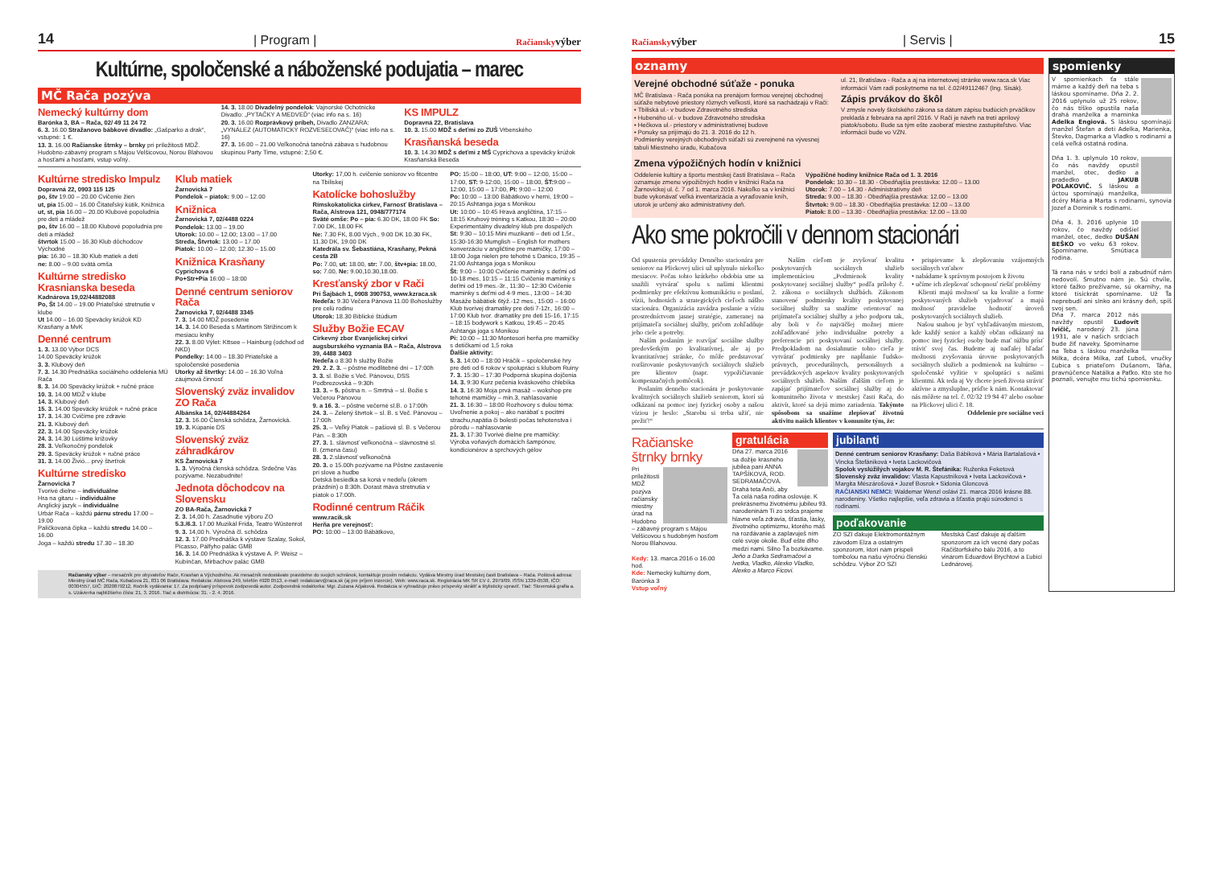14 | Program | Račianskyvýber
Kultúrne, spoločenské a náboženské podujatia – marec
MČ Rača pozýva
Nemecký kultúrny dom
Barónka 3, BA – Rača, 02/ 49 11 24 72
6. 3. 16.00 Stražanovo bábkové divadlo: „Gašparko a drak“, vstupné: 1 €.
13. 3. 16.00 Račianske štrnky – brnky pri príležitosti MDŽ. Hudobno-zábavný program s Májou Velšicovou, Norou Blahovou a hosťami a hosťami, vstup voľný.
14. 3. 18.00 Divadelný pondelok: Vajnorské Ochotnícke Divadlo: „PYTAČKY A MEDVEĎ“ (viac info na s. 16)
20. 3. 16.00 Rozprávkový príbeh, Divadlo ZANZARA: „VYNÁLEZ (AUTOMATICKÝ ROZVESEĽOVAČ)“ (viac info na s. 16)
27. 3. 16.00 – 21.00 Veľkonočná tanečná zábava s hudobnou skupinou Party Time, vstupné: 2,50 €.
KS IMPULZ
Dopravná 22, Bratislava
10. 3. 15.00 MDŽ s deťmi zo ZUŠ Vrbenského
Krasňanská beseda
10. 3. 14.30 MDŽ s deťmi z MŠ Cyprichova a speväcky krúžok Krasňanská Beseda
Kultúrne stredisko Impulz
Dopravná 22, 0903 115 125
po, štv 19.00 – 20.00 Cvičenie žien
ut, pia 15.00 – 16.00 Čitateľský kútik, Knižnica
ut, st, pia 16.00 – 20.00 Klubové popoludnia pre deti a mládež
po, štv 16.00 – 18.00 Klubové popoludnia pre deti a mládež
štvrtok 15.00 – 16.30 Klub dôchodcov Východné
pia: 16.30 – 18.30 Klub matiek a detí
ne: 8.00 – 9.00 svätá omša
Kultúrne stredisko Krasnianska beseda
Kadnárova 19,02/44882088
Po, Št 14.00 – 19.00 Priateľské stretnutie v klube
Ut 14.00 – 16.00 Speväcky krúžok KD Krasňany a MvK
Denné centrum
1. 3. 13.00 Výbor DCS
14.00 Speväcky krúžok
3. 3. Klubový deň
7. 3. 14.30 Prednáška sociálneho oddelenia MÚ Rača
8. 3. 14.00 Speväcky krúžok + ručné práce
10. 3. 14.00 MDŽ v klube
14. 3. Klubový deň
15. 3. 14.00 Speväcky krúžok + ručné práce
17. 3. 14.30 Cvičíme pre zdravie
21. 3. Klubový deň
22. 3. 14.00 Speväcky krúžok
24. 3. 14.30 Lúštime krížovky
28. 3. Veľkonočný pondelok
29. 3. Speväcky krúžok + ručné práce
31. 3. 14.00 Živió... prvý štvrťrok
Kultúrne stredisko
Žarnovická 7
Tvorivé dielne – individuálne
Hra na gitaru – individuálne
Anglický jazyk – individuálne
Urbár Rača – každú párnu stredu 17.00 – 19.00
Paličkovaná čipka – každú stredu 14.00 – 16.00
Joga – každú stredu 17.30 – 18.30
Klub matiek
Žarnovická 7
Pondelok – piatok: 9.00 – 12.00
Knižnica
Žarnovická 7, 02/4488 0224
Pondelok: 13.00 – 19.00
Utorok: 10.00 – 12.00; 13.00 – 17.00
Streda, Štvrtok: 13.00 – 17.00
Piatok: 10.00 – 12.00; 12.30 – 15.00
Knižnica Krasňany
Cyprichova 6
Po+Str+Pia 16:00 – 18:00
Denné centrum seniorov Rača
Žarnovická 7, 02/4488 3345
7. 3. 14.00 MDŽ posedenie
14. 3. 14.00 Beseda s Martinom Strižincom k mesiacu knihy
22. 3. 8.00 Výlet: Kttsee – Hainburg (odchod od NKD)
Pondelky: 14.00 – 18.30 Priateľské a spoločenské posedenia
Utorky až štvrtky: 14.00 – 16.30 Voľná záujmová činnosť
Slovenský zväz invalidov ZO Rača
Albánska 14, 02/44884264
12. 3. 16.00 Členská schôdza, Žarnovická.
19. 3. Kúpanie DS
Slovenský zväz záhradkárov
KS Žarnovická 7
1. 3. Výročná členská schôdza. Srdečne Vás pozývame. Nezabudnite!
Jednota dôchodcov na Slovensku
ZO BA-Rača, Žarnovická 7
2. 3. 14,00 h. Zasadnutie výboru ZO
5.3./6.3. 17.00 Muzikál Frida, Teatro Wüstenrot
9. 3. 14,00 h. Výročná čl. schôdza
12. 3. 17.00 Prednáška k výstave Szalay, Sokol, Picasso, Pálfyho palác GMB
16. 3. 14.00 Prednáška k výstave A. P. Weisz – Kubínčan, Mirbachov palác GMB
Utorky: 17,00 h. cvičenie seniorov vo fitcentre na Tbiliskej
Katolícke bohoslužby
Rímskokatolícka cirkev, Farnosť Bratislava – Rača, Alstrova 121, 0948/777174
Sväté omše: Po – pia: 6.30 DK, 18.00 FK So: 7.00 DK, 18.00 FK
Ne: 7.30 FK, 8.00 Vých., 9.00 DK 10.30 FK, 11.30 DK, 19.00 DK
Katedrála sv. Šebastiána, Krasňany, Pekná cesta 2B
Po: 7.00, ut: 18.00, str: 7.00, štv+pia: 18.00, so: 7.00, Ne: 9.00,10.30,18.00.
Kresťanský zbor v Rači
Pri Šajbách 1, 0908 390753, www.kzraca.sk
Nedeľa: 9.30 Večera Pánova 11.00 Bohoslužby pre celú rodinu
Utorok: 18.30 Biblické štúdium
Služby Božie ECAV
Cirkevný zbor Evanjelickej cirkvi augsburského vyznania BA – Rača, Alstrova 39, 4488 3403
Nedeľa o 8:30 h služby Božie
29. 2. 2. 3. – pôstne modlitebné dni – 17:00h
3. 3. sl. Božie s Več. Pánovou, DSS Podbrezovská – 9:30h
13. 3. – 5. pôstna n. – Smrtná – sl. Božie s Večerou Pánovou
9. a 16. 3. – pôstne večerné sl.B. o 17:00h
24. 3. – Zelený štvrtok – sl. B. s Več. Pánovou – 17:00h
25. 3. – Veľký Piatok – pašiové sl. B. s Večerou Pán. – 8:30h
27. 3. 1. slávnosť veľkonočná – slávnostné sl. B. (zmena času)
28. 3. 2.slávnosť veľkonočná
20. 3. o 15.00h pozývame na Pôstne zastavenie pri slove a hudbe
Detská besiedka sa koná v nedeľu (okrem prázdnin) o 8:30h. Dorast máva stretnutia v piatok o 17:00h.
Rodinné centrum Ráčik
www.racik.sk
Herňa pre verejnosť:
PO: 10:00 – 13:00 Bábätkovo,
PO: 15:00 – 18:00, UT: 9:00 – 12:00, 15:00 – 17:00, ST: 9-12:00, 15:00 – 18:00, ŠT: 9:00 – 12:00, 15:00 – 17:00, PI: 9:00 – 12:00
Po: 10:00 – 13:00 Bábätkovo v herni, 19:00 – 20:15 Ashtanga joga s Monikou
Ut: 10:00 – 10:45 Hravá angličtina, 17:15 – 18:15 Kruhový tréning s Katkou, 18:30 – 20:00 Experimentálny divadelný klub pre dospelých
St: 9:30 – 10:15 Mini muzikanti – deti od 1,5r., 15:30-16:30 Mumglish – English for mothers konverzáciu v angličtine pre mamičky, 17:00 – 18:00 Joga nielen pre tehotné s Danico, 19:35 – 21:00 Ashtanga joga s Monikou
Št: 9:00 – 10:00 Cvičenie maminky s deťmi od 10-18 mes, 10:15 – 11:15 Cvičenie maminky s deťmi od 19 mes.-3r., 11:30 – 12:30 Cvičenie maminky s deťmi od 4-9 mes., 13:00 – 14:30 Masáže bábätiek 6týž.-12 mes., 15:00 – 16:00 Klub tvorivej dramatiky pre deti 7-12r., 16:00 – 17:00 Klub tvor. dramatiky pre deti 15-16, 17:15 – 18:15 bodywork s Katkou, 19:45 – 20:45 Ashtanga joga s Monikou
Pi: 10:00 – 11:30 Montesori herňa pre mamičky s detičkami od 1,5 roka
Ďalšie aktivity:
5. 3. 14:00 – 18:00 Hráčik – spoločenské hry pre deti od 6 rokov v spolupráci s klubom Ruiny
7. 3. 15:30 – 17:30 Podporná skupina dojčenia
14. 3. 9:30 Kurz pečenia kváskového chlebíka
14. 3. 16:30 Moja prvá masáž – wokshop pre tehotné mamičky – min.3, nahlasovanie
21. 3. 16:30 – 18:00 Rozhovory s dulou téma: Uvoľnenie a pokoj – ako narábať s pocitmi strachu,napätia či bolesti počas tehotenstva i pôrodu – nahlasovanie
21. 3. 17:30 Tvorivé dielne pre mamičky: Výroba voňavých domácich šampónov, kondicionérov a sprchových gélov
Račiansky výber – mesačník pre obyvateľov Rače, Krasňan a Východného. Ak mesačník nedostávate pravidelne do svojich schránok, kontaktuje prosím redakciu. Vydáva Miestny úrad Mestskej časti Bratislava – Rača. Poštová adresa: Miestny úrad MČ Rača, Kubačova 21, 831 06 Bratislava. Redakcia: Alstrova 249, telefón 4920 0513, e-mail: redakciarv@raca.sk (aj pre príjem inzercie). Web: www.raca.sk. Registrácia MK SR EV č. 2979/09. ISSN 1339-0538, IČO: 00304557, DIČ: 2020879212, Ročník vydávania: 17. Za podpísaný príspevok zodpovedá autor. Zodpovedná redaktorka: Mgr. Zuzana Ačjaková. Redakcia si vyhradzuje právo príspevky skrátiť a štylisticky upraviť. Tlač: Slovenská grafia a. s. Uzávierka najbližšieho čísla: 21. 3. 2016. Tlač a distribúcia: 31. - 2. 4. 2016.
Račianskyvýber | Servis | 15
oznamy
Verejné obchodné súťaže - ponuka
MČ Bratislava - Rača ponúka na prenájom formou verejnej obchodnej súťaže nebytové priestory rôznych veľkostí, ktoré sa nachádzajú v Rači:
• Tbiliská ul.- v budove Zdravotného strediska
• Hubeného ul.- v budove Zdravotného strediska
• Hečkova ul.- priestory v administratívnej budove
• Ponuky sa prijímajú do 21. 3. 2016 do 12 h.
Podmienky verejných obchodných súťaží sú zverejnené na vývesnej tabuli Miestneho úradu, Kubačova
ul. 21, Bratislava - Rača a aj na internetovej stránke www.raca.sk Viac informácií Vám radi poskytneme na tel. č.02/49112467 (Ing. Sisák).
Zápis prvákov do škôl
V zmysle novely školského zákona sa dátum zápisu budúcich prváčikov prekladá z februára na apríl 2016. V Rači je návrh na tretí aprílový piatok/sobotu. Bude sa tým ešte zaoberať miestne zastupiteľstvo. Viac informácií bude vo VZN.
Zmena výpožičných hodín v knižnici
Oddelenie kultúry a športu mestskej časti Bratislava – Rača oznamuje zmenu výpožičných hodín v knižnici Rača na Žarnovickej ul. č. 7 od 1. marca 2016. Nakoľko sa v knižnici bude vykonávať veľká inventarizácia a vyraďovanie kníh, utorok je určený ako administratívny deň.
Výpožičné hodiny knižnice Rača od 1. 3. 2016
Pondelok: 10.30 – 18.30 - Obedňajšia prestávka: 12.00 – 13.00
Utorok: 7.00 – 14.30 - Administratívny deň
Streda: 9.00 – 18.30 - Obedňajšia prestávka: 12.00 – 13.00
Štvrtok: 9.00 – 18.30 - Obedňajšia prestávka: 12.00 – 13.00
Piatok: 8.00 – 13.30 - Obedňajšia prestávka: 12.00 – 13.00
Ako sme pokročili v dennom stacionári
Od spustenia prevádzky Denného stacionára pre seniorov na Plickovej ulici už uplynulo niekoľko mesiacov. Počas tohto krátkeho obdobia sme sa snažili vytvárať spolu s našimi klientmi podmienky pre efektívnu komunikáciu o poslaní, vízii, hodnotách a strategických cieľoch nášho stacionára. Organizácia zavádza poslanie a víziu prostredníctvom jasnej stratégie, zameranej na prijímateľa sociálnej služby, pričom zohľadňuje jeho ciele a potreby.
Naším poslaním je rozvíjať sociálne služby predovšetkým po kvalitatívnej, ale aj po kvantitatívnej stránke, čo môže predstavovať rozširovanie poskytovaných sociálnych služieb pre klientov (napr. vypožičiavanie kompenzačných pomôcok).
Poslaním denného stacionára je poskytovanie kvalitných sociálnych služieb seniorom, ktorí sú odkázaní na pomoc inej fyzickej osoby a našou víziou je heslo: „Starobu si treba užiť, nie prežiť!“
Naším cieľom je zvyšovať kvalitu poskytovaných sociálnych služieb implementáciou „Podmienok kvality poskytovanej sociálnej služby“ podľa prílohy č. 2. zákona o sociálnych službách. Zákonom stanovené podmienky kvality poskytovanej sociálnej služby sa snažíme orientovať na prijímateľa sociálnej služby a jeho podporu tak, aby boli v čo najväčšej možnej miere zohľadňované jeho individuálne potreby a preferencie pri poskytovaní sociálnej služby. Predpokladom na dosiahnutie tohto cieľa je vytvárať podmienky pre napĺňanie ľudsko-právnych, procedurálnych, personálnych a prevádzkových aspektov kvality poskytovaných sociálnych služieb. Naším ďalším cieľom je zapájať prijímateľov sociálnej služby aj do komunitného života v mestskej časti Rača, do aktivít, ktoré sa dejú mimo zariadenia. Takýmto spôsobom sa snažíme zlepšovať životnú aktivitu našich klientov v komunite tým, že:
• prispievame k zlepšovaniu vzájomných sociálnych vzťahov
• nabádame k správnym postojom k životu
• učíme ich zlepšovať schopnosť riešiť problémy
Klienti majú možnosť sa ku kvalite a forme poskytovaných služieb vyjadrovať a majú možnosť pravidelne hodnotiť úroveň poskytovaných sociálnych služieb.
Našou snahou je byť vyhľadávaným miestom, kde každý senior a každý občan odkázaný na pomoc inej fyzickej osoby bude mať túžbu prísť tráviť svoj čas. Budeme aj naďalej hľadať možnosti zvyšovania úrovne poskytovaných sociálnych služieb a podmienok na kultúrno – spoločenské vyžitie v spolupráci s našimi klientmi. Ak teda aj Vy chcete jeseň života stráviť aktívne a zmysluplne, príďte k nám. Kontaktovať nás môžete na tel. č. 02/32 19 94 47 alebo osobne na Plickovej ulici č. 18.
Oddelenie pre sociálne veci
Račianske štrnky brnky
Pri príležitosti MDŽ pozýva račiansky miestny úrad na Hudobno – zábavný program s Májou Velšicovou s hudobným hosťom Norou Blahovou.
Kedy: 13. marca 2016 o 16.00 hod.
Kde: Nemecký kultúrny dom, Barónka 3
Vstup voľný
gratulácia
Dňa 27. marca 2016 sa dožije krásneho jubilea pani ANNA TAPŠÍKOVÁ, ROD. SEDRAMAČOVÁ. Drahá teta Anči, aby Ťa celá naša rodina oslovuje. K prekrásnemu životnému jubileu 93. narodeninám Ti zo srdca prajeme hlavne veľa zdravia, šťastia, lásky, životného optimizmu, ktorého máš na rozdávanie a zaplavuješ ním celé svoje okolie. Buď ešte dlho medzi nami. Silno Ťa bozkávame. Jeňo a Darka Sedramačovi a Ivetka, Vladko, Alexko Vladko, Alexko a Marco Ficovi.
jubilanti
Denné centrum seniorov Krasňany: Daša Bábiková • Mária Bartalašová • Vincka Štefániková • Iveta Lackovičová
Spolok vyslúžilých vojakov M. R. Štefánika: Ruženka Feketová
Slovenský zväz invalidov: Vlasta Kapustníková • Iveta Lackovičová • Margita Mészárošová • Jozef Bosrok • Sidonia Gloncová
RAČIANSKI NEMCI: Waldemar Wenzl oslávi 21. marca 2016 krásne 88. narodeniny. Všetko najlepšie, veľa zdravia a šťastia prajú súrodenci s rodinami.
poďakovanie
ZO SZI ďakuje Elektromontážnym závodom Elza a ostatným sponzorom, ktorí nám prispeli tombolou na našu výročnú členskú schôdzu. Výbor ZO SZI
Mestská Časť ďakuje aj ďalším sponzorom za ich vecné dary počas Račištorfského bálu 2016, a to vinárom Eduardovi Brychtovi a Ľubici Lednárovej.
spomienky
V spomienkach ťa stále máme a každý deň na teba s láskou spomíname. Dňa 2. 2. 2016 uplynulo už 25 rokov, čo nás tíško opustila naša drahá manželka a maminka Adelka Engiová. S láskou spomínajú manžel Štefan a deti Adelka, Marienka, Števko, Dagmarka a Vladko s rodinami a celá veľká ostatná rodina.
Dňa 1. 3. uplynulo 10 rokov, čo nás navždy opustil manžel, otec, dedko a pradedko JAKUB POLAKOVIČ. S láskou a úctou spomínajú manželka, dcéry Mária a Marta s rodinami, synovia Jozef a Dominik s rodinami.
Dňa 4. 3. 2016 uplynie 10 rokov, čo navždy odišiel manžel, otec, dedko DUŠAN BEŠKO vo veku 63 rokov. Spomíname. Smútiaca rodina.
Tá rana nás v srdci bolí a zabudnúť nám nedovolí. Smutno nám je. Sú chvíle, ktoré ťažko prežívame, sú okamihy, na ktoré tisíckrát spomíname. Už Ťa neprebudí ani slnko ani krásny deň, spíš svoj sen.
Dňa 7. marca 2012 nás navždy opustil Ľudovít Ivičič, narodený 23. júna 1931, ale v našich srdciach bude žiť naveky. Spomíname na Teba s láskou manželka Milka, dcéra Milka, zať Ľuboš, vnučky Ľubica s priateľom Dušanom, Táňa, pravnúčence Natálka a Paťko. Kto ste ho poznali, venujte mu tichú spomienku.